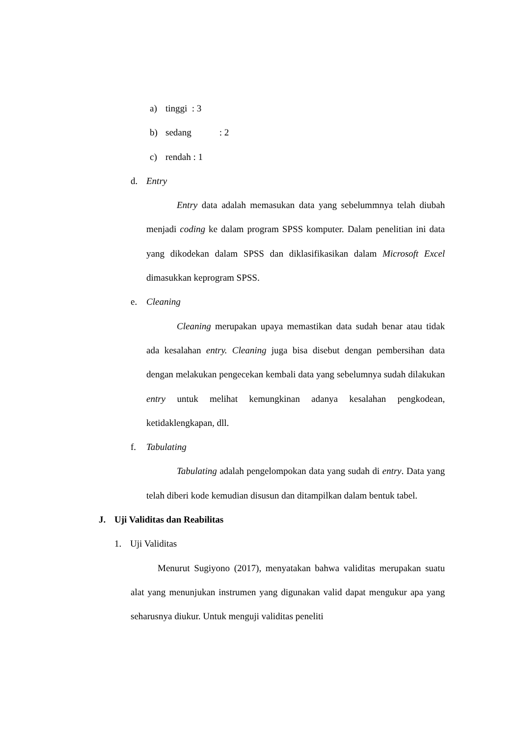a) tinggi : 3
b) sedang : 2
c) rendah : 1
d. Entry
Entry data adalah memasukan data yang sebelummnya telah diubah menjadi coding ke dalam program SPSS komputer. Dalam penelitian ini data yang dikodekan dalam SPSS dan diklasifikasikan dalam Microsoft Excel dimasukkan keprogram SPSS.
e. Cleaning
Cleaning merupakan upaya memastikan data sudah benar atau tidak ada kesalahan entry. Cleaning juga bisa disebut dengan pembersihan data dengan melakukan pengecekan kembali data yang sebelumnya sudah dilakukan entry untuk melihat kemungkinan adanya kesalahan pengkodean, ketidaklengkapan, dll.
f. Tabulating
Tabulating adalah pengelompokan data yang sudah di entry. Data yang telah diberi kode kemudian disusun dan ditampilkan dalam bentuk tabel.
J. Uji Validitas dan Reabilitas
1. Uji Validitas
Menurut Sugiyono (2017), menyatakan bahwa validitas merupakan suatu alat yang menunjukan instrumen yang digunakan valid dapat mengukur apa yang seharusnya diukur. Untuk menguji validitas peneliti